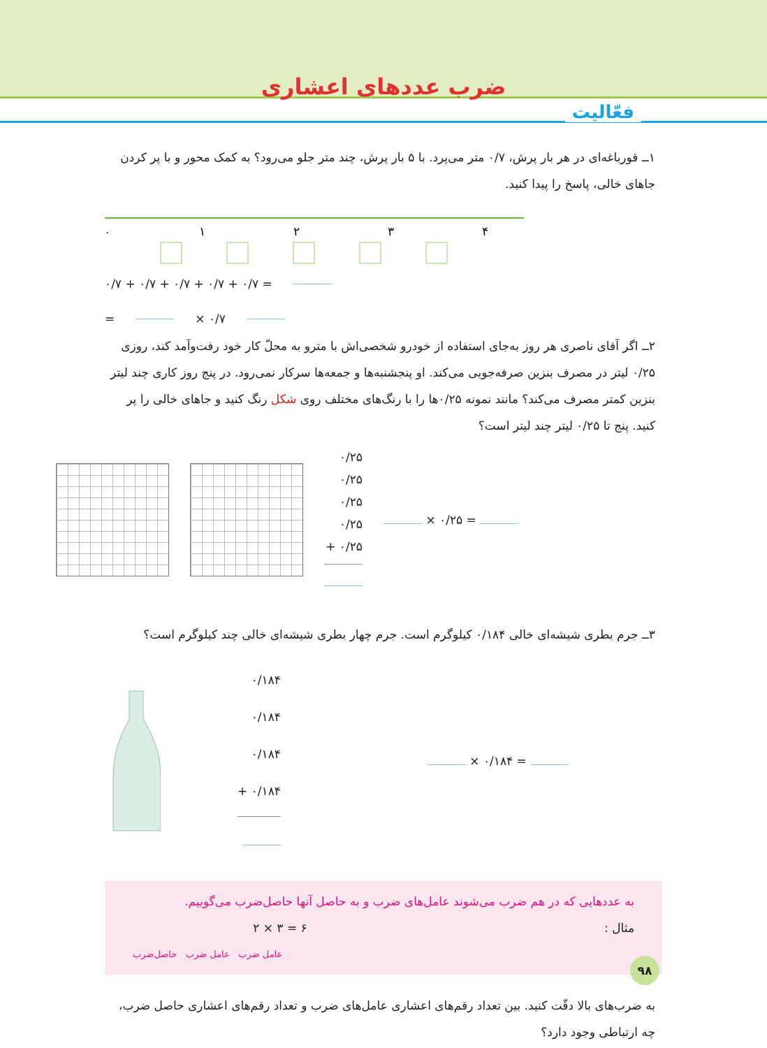ضرب عددهای اعشاری
فعّالیت
۱ــ قورباغه‌ای در هر بار پرش، ۰/۷ متر می‌پرد. با ۵ بار پرش، چند متر جلو می‌رود؟ به کمک محور و با پر کردن جاهای خالی، پاسخ را پیدا کنید.
۰
۱
۲
۳
۴
۰/۷ + ۰/۷ + ۰/۷ + ۰/۷ + ۰/۷ =
= × ۰/۷
۲ــ اگر آقای ناصری هر روز به‌جای استفاده از خودرو شخصی‌اش با مترو به محلّ کار خود رفت‌وآمد کند، روزی ۰/۲۵ لیتر در مصرف بنزین صرفه‌جویی می‌کند. او پنجشنبه‌ها و جمعه‌ها سرکار نمی‌رود. در پنج روز کاری چند لیتر بنزین کمتر مصرف می‌کند؟ مانند نمونه ۰/۲۵ها را با رنگ‌های مختلف روی شکل رنگ کنید و جاهای خالی را پر کنید. پنج تا ۰/۲۵ لیتر چند لیتر است؟
۰/۲۵
۰/۲۵
۰/۲۵
۰/۲۵
+ ۰/۲۵
× ۰/۲۵ =
۳ــ جرم بطری شیشه‌ای خالی ۰/۱۸۴ کیلوگرم است. جرم چهار بطری شیشه‌ای خالی چند کیلوگرم است؟
۰/۱۸۴
۰/۱۸۴
۰/۱۸۴
+ ۰/۱۸۴
× ۰/۱۸۴ =
به عددهایی که در هم ضرب می‌شوند عامل‌های ضرب و به حاصل آنها حاصل‌ضرب می‌گوییم.
مثال : ۶ = ۳ × ۲
عامل ضرب عامل ضرب حاصل‌ضرب
به ضرب‌های بالا دقّت کنید. بین تعداد رقم‌های اعشاری عامل‌های ضرب و تعداد رقم‌های اعشاری حاصل ضرب، چه ارتباطی وجود دارد؟
۹۸